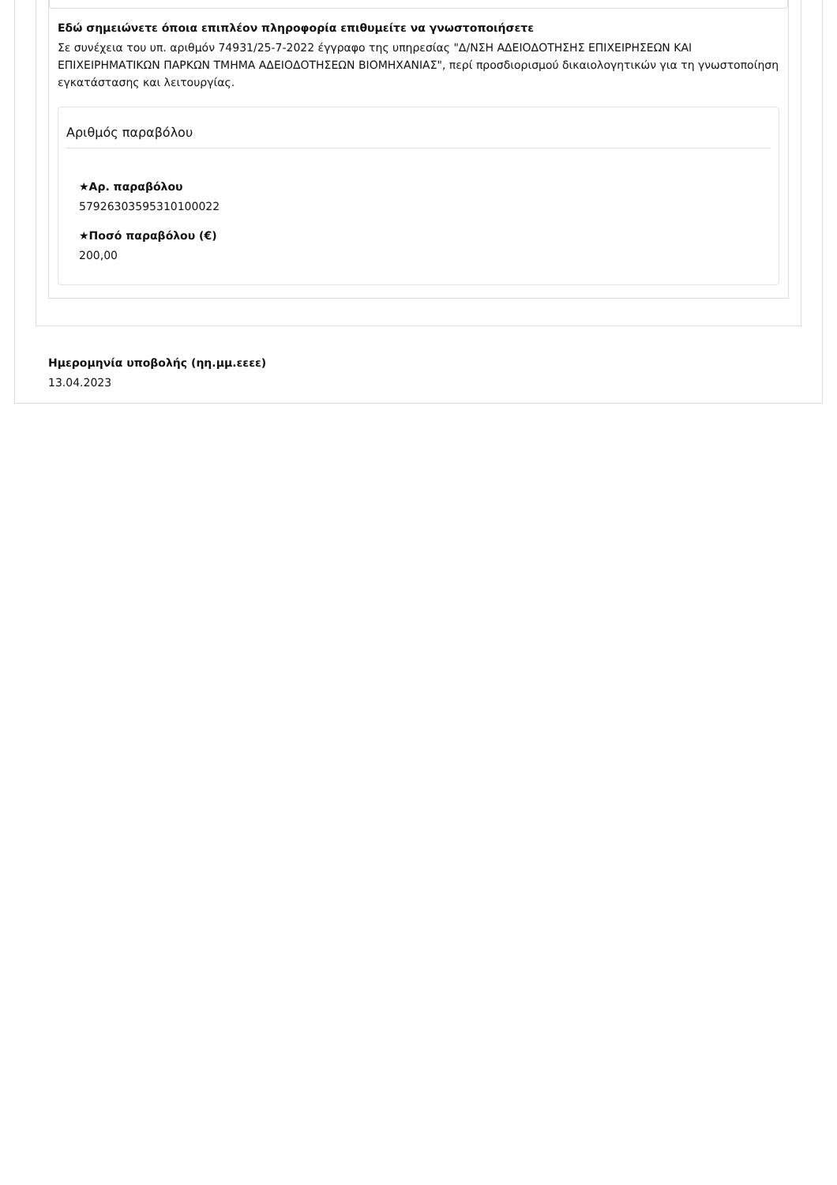Εδώ σημειώνετε όποια επιπλέον πληροφορία επιθυμείτε να γνωστοποιήσετε
Σε συνέχεια του υπ. αριθμόν 74931/25-7-2022 έγγραφο της υπηρεσίας "Δ/ΝΣΗ ΑΔΕΙΟΔΟΤΗΣΗΣ ΕΠΙΧΕΙΡΗΣΕΩΝ ΚΑΙ ΕΠΙΧΕΙΡΗΜΑΤΙΚΩΝ ΠΑΡΚΩΝ ΤΜΗΜΑ ΑΔΕΙΟΔΟΤΗΣΕΩΝ ΒΙΟΜΗΧΑΝΙΑΣ", περί προσδιορισμού δικαιολογητικών για τη γνωστοποίηση εγκατάστασης και λειτουργίας.
Αριθμός παραβόλου
★Αρ. παραβόλου
57926303595310100022
★Ποσό παραβόλου (€)
200,00
Ημερομηνία υποβολής (ηη.μμ.εεεε)
13.04.2023